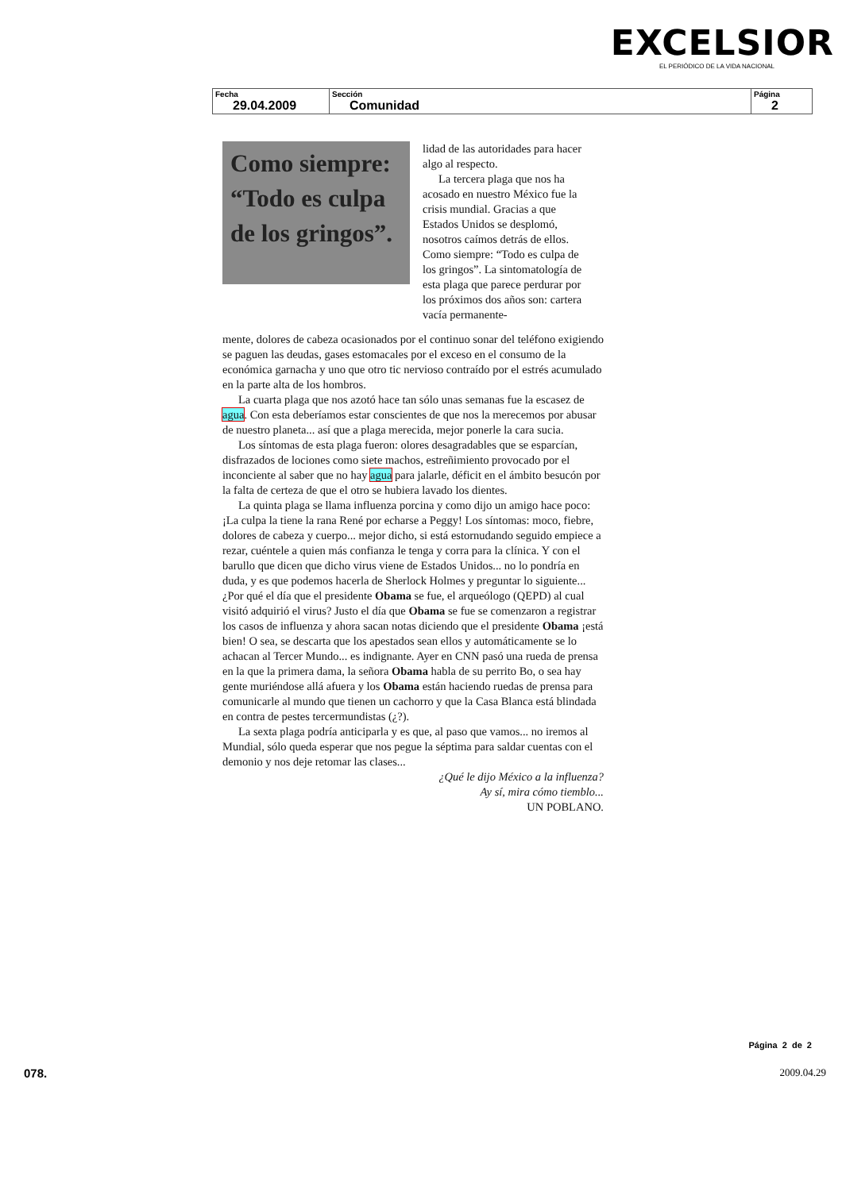EXCELSIOR
EL PERIÓDICO DE LA VIDA NACIONAL
| Fecha 29.04.2009 | Sección Comunidad | Página 2 |
Como siempre: “Todo es culpa de los gringos”.
lidad de las autoridades para hacer algo al respecto.
La tercera plaga que nos ha acosado en nuestro México fue la crisis mundial. Gracias a que Estados Unidos se desplomó, nosotros caímos detrás de ellos. Como siempre: “Todo es culpa de los gringos”. La sintomatología de esta plaga que parece perdurar por los próximos dos años son: cartera vacía permanente-
mente, dolores de cabeza ocasionados por el continuo sonar del teléfono exigiendo se paguen las deudas, gases estomacales por el exceso en el consumo de la económica garnacha y uno que otro tic nervioso contraído por el estrés acumulado en la parte alta de los hombros.
La cuarta plaga que nos azotó hace tan sólo unas semanas fue la escasez de agua. Con esta deberíamos estar conscientes de que nos la merecemos por abusar de nuestro planeta... así que a plaga merecida, mejor ponerle la cara sucia.
Los síntomas de esta plaga fueron: olores desagradables que se esparcían, disfrazados de lociones como siete machos, estreñimiento provocado por el inconciente al saber que no hay agua para jalarle, déficit en el ámbito besucón por la falta de certeza de que el otro se hubiera lavado los dientes.
La quinta plaga se llama influenza porcina y como dijo un amigo hace poco: ¡La culpa la tiene la rana René por echarse a Peggy! Los síntomas: moco, fiebre, dolores de cabeza y cuerpo... mejor dicho, si está estornudando seguido empiece a rezar, cuéntele a quien más confianza le tenga y corra para la clínica. Y con el barullo que dicen que dicho virus viene de Estados Unidos... no lo pondría en duda, y es que podemos hacerla de Sherlock Holmes y preguntar lo siguiente... ¿Por qué el día que el presidente Obama se fue, el arqueólogo (QEPD) al cual visitó adquirió el virus? Justo el día que Obama se fue se comenzaron a registrar los casos de influenza y ahora sacan notas diciendo que el presidente Obama ¡está bien! O sea, se descarta que los apestados sean ellos y automáticamente se lo achacan al Tercer Mundo... es indignante. Ayer en CNN pasó una rueda de prensa en la que la primera dama, la señora Obama habla de su perrito Bo, o sea hay gente muriéndose allá afuera y los Obama están haciendo ruedas de prensa para comunicarle al mundo que tienen un cachorro y que la Casa Blanca está blindada en contra de pestes tercermundistas (¿?).
La sexta plaga podría anticiparla y es que, al paso que vamos... no iremos al Mundial, sólo queda esperar que nos pegue la séptima para saldar cuentas con el demonio y nos deje retomar las clases...
¿Qué le dijo México a la influenza?
Ay sí, mira cómo tiemblo...
UN POBLANO.
Página 2 de 2
078. 2009.04.29